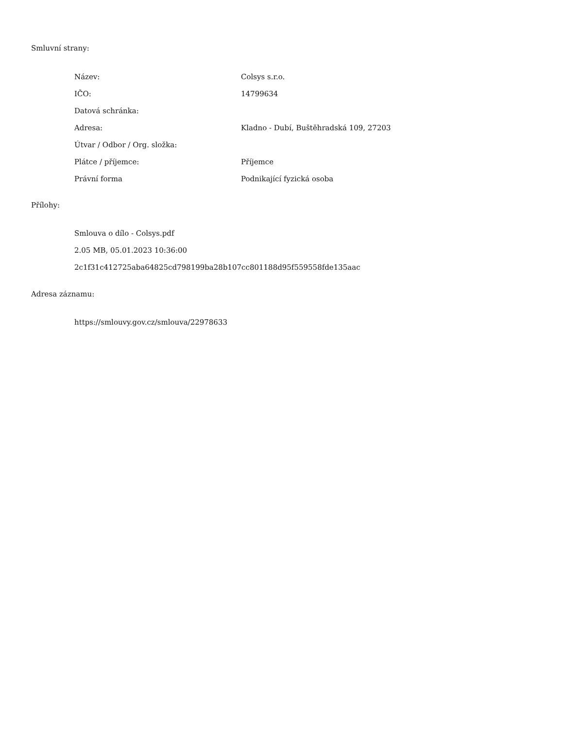Smluvní strany:
| Název: | Colsys s.r.o. |
| IČO: | 14799634 |
| Datová schránka: | |
| Adresa: | Kladno - Dubí, Buštěhradská 109, 27203 |
| Útvar / Odbor / Org. složka: | |
| Plátce / příjemce: | Příjemce |
| Právní forma | Podnikající fyzická osoba |
Přílohy:
Smlouva o dílo - Colsys.pdf
2.05 MB, 05.01.2023 10:36:00
2c1f31c412725aba64825cd798199ba28b107cc801188d95f559558fde135aac
Adresa záznamu:
https://smlouvy.gov.cz/smlouva/22978633